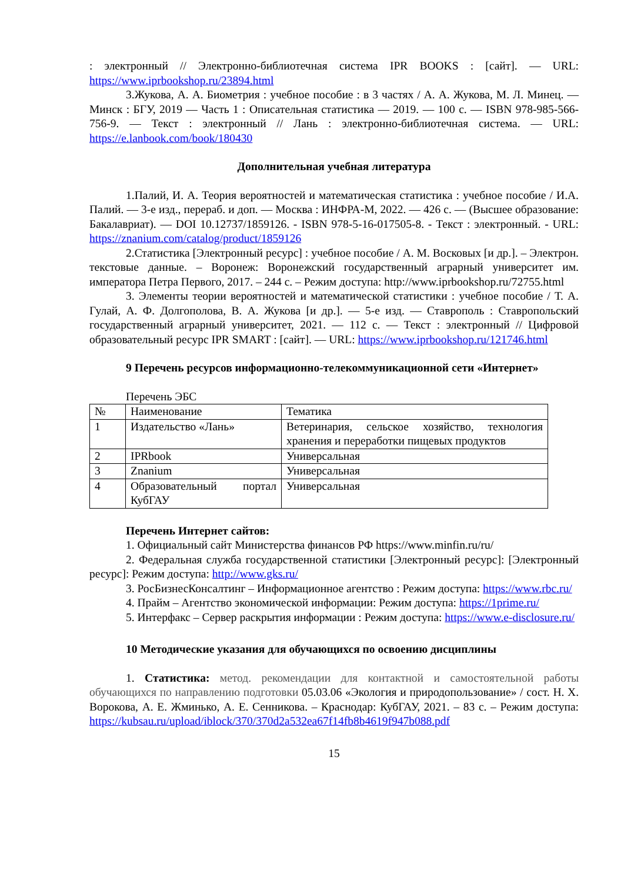: электронный // Электронно-библиотечная система IPR BOOKS : [сайт]. — URL: https://www.iprbookshop.ru/23894.html
3.Жукова, А. А. Биометрия : учебное пособие : в 3 частях / А. А. Жукова, М. Л. Минец. — Минск : БГУ, 2019 — Часть 1 : Описательная статистика — 2019. — 100 с. — ISBN 978-985-566-756-9. — Текст : электронный // Лань : электронно-библиотечная система. — URL: https://e.lanbook.com/book/180430
Дополнительная учебная литература
1.Палий, И. А. Теория вероятностей и математическая статистика : учебное пособие / И.А. Палий. — 3-е изд., перераб. и доп. — Москва : ИНФРА-М, 2022. — 426 с. — (Высшее образование: Бакалавриат). — DOI 10.12737/1859126. - ISBN 978-5-16-017505-8. - Текст : электронный. - URL: https://znanium.com/catalog/product/1859126
2.Статистика [Электронный ресурс] : учебное пособие / А. М. Восковых [и др.]. – Электрон. текстовые данные. – Воронеж: Воронежский государственный аграрный университет им. императора Петра Первого, 2017. – 244 с. – Режим доступа: http://www.iprbookshop.ru/72755.html
3. Элементы теории вероятностей и математической статистики : учебное пособие / Т. А. Гулай, А. Ф. Долгополова, В. А. Жукова [и др.]. — 5-е изд. — Ставрополь : Ставропольский государственный аграрный университет, 2021. — 112 с. — Текст : электронный // Цифровой образовательный ресурс IPR SMART : [сайт]. — URL: https://www.iprbookshop.ru/121746.html
9 Перечень ресурсов информационно-телекоммуникационной сети «Интернет»
Перечень ЭБС
| № | Наименование | Тематика |
| 1 | Издательство «Лань» | Ветеринария, сельское хозяйство, технология хранения и переработки пищевых продуктов |
| 2 | IPRbook | Универсальная |
| 3 | Znanium | Универсальная |
| 4 | Образовательный портал КубГАУ | Универсальная |
Перечень Интернет сайтов:
1. Официальный сайт Министерства финансов РФ https://www.minfin.ru/ru/
2. Федеральная служба государственной статистики [Электронный ресурс]: [Электронный ресурс]: Режим доступа: http://www.gks.ru/
3. РосБизнесКонсалтинг – Информационное агентство : Режим доступа: https://www.rbc.ru/
4. Прайм – Агентство экономической информации: Режим доступа: https://1prime.ru/
5. Интерфакс – Сервер раскрытия информации : Режим доступа: https://www.e-disclosure.ru/
10 Методические указания для обучающихся по освоению дисциплины
1. Статистика: метод. рекомендации для контактной и самостоятельной работы обучающихся по направлению подготовки 05.03.06 «Экология и природопользование» / сост. Н. Х. Ворокова, А. Е. Жминько, А. Е. Сенникова. – Краснодар: КубГАУ, 2021. – 83 с. – Режим доступа: https://kubsau.ru/upload/iblock/370/370d2a532ea67f14fb8b4619f947b088.pdf
15